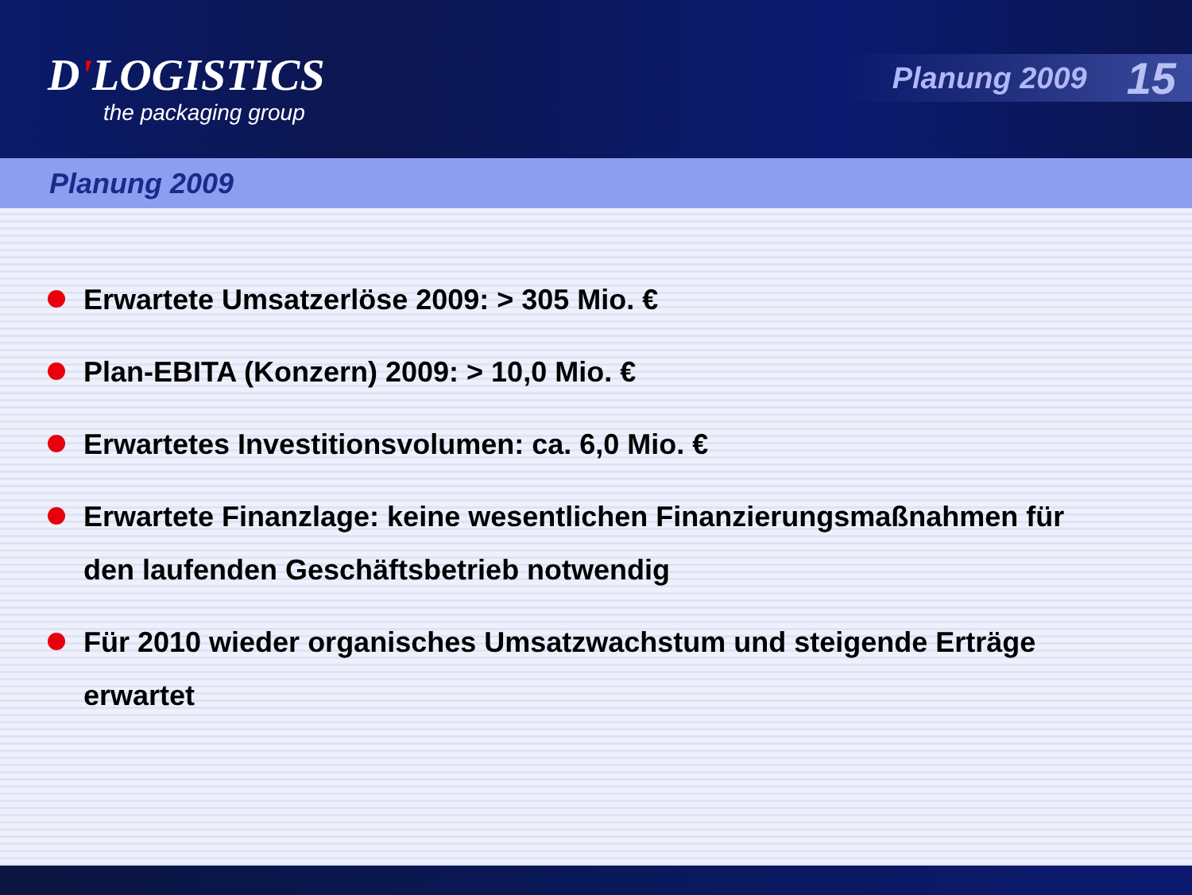D'LOGISTICS
the packaging group
Planung 2009 15
Planung 2009
Erwartete Umsatzerlöse 2009: > 305 Mio. €
Plan-EBITA (Konzern) 2009: > 10,0 Mio. €
Erwartetes Investitionsvolumen: ca. 6,0 Mio. €
Erwartete Finanzlage: keine wesentlichen Finanzierungsmaßnahmen für den laufenden Geschäftsbetrieb notwendig
Für 2010 wieder organisches Umsatzwachstum und steigende Erträge erwartet